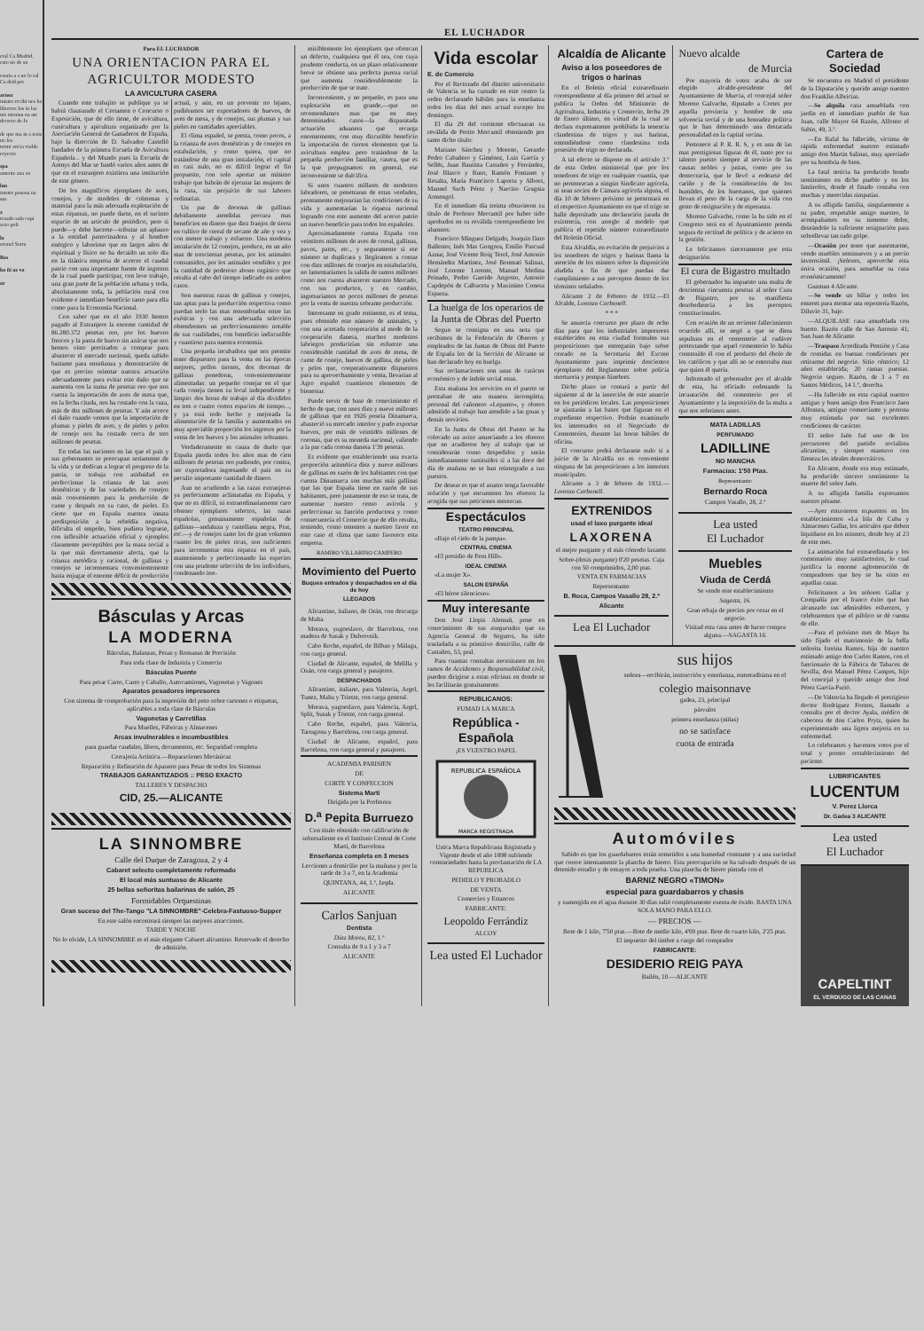eral Ca Madrid, esto no de su
esaria a s no lo ral Ca drid por
arnoz
inistro recibi nes ha
liborros los in las nie ntenian na ate decreto de Je
de que ma in a tesis no les
termi sticia viable royecto
spa
amente ana en
lan
inistro posena na sus
x
resado salu capi acto poli
lo
oronel Serra
Res
ko ñi az vo
or
EL LUCHADOR
Para EL LUCHADOR
UNA ORIENTACION PARA EL AGRICULTOR MODESTO
LA AVICULTURA CASERA
Cuando este trabajito se publique ya se habrá clausurado el Certamen o Concurso o Exposición, que de ello tiene, de avicultura, cunicultura y apicultura organizado por la Asociación General de Ganaderos de España, bajo la dirección de D. Salvador Castelló fundador de la primera Escuela de Avicultura Española... y del Mundo pues la Escuela de Arenys del Mar se fundó varios años antes de que en el extranjero existiera una institución de este género.
De los magníficos ejemplares de aves, conejos, y de modelos de colmenas y material para la más adecuada explotación de estas riquezas, no puede darse, en el sucinto espacio de un artículo de periódico, pero si puede—y debe hacerse—tributar un aplauso a la entidad patrocinadora y al hombre enérgico y laborioso que en largos años de espiritual y físico no ha decaído un solo día en la titánica empresa de acrecer el caudal patrio con una importante fuente de ingresos de la cual puede participar, con leve trabajo, una gran parte de la población urbana y toda, absolutamente toda, la población rural con evidente e inmediato beneficio tanto para ella como para la Economía Nacional.
Con saber que en el año 1930 hemos pagado al Extranjero la enorme cantidad de 86.280.372 pesetas oro, por los huevos frescos y la pasta de huevo sin azúcar que nos hemos visto precisados a comprar para abastecer el mercado nacional, queda sabido bastante para enseñanza y demostración de que es preciso orientar nuestra actuación adecuadamente para evitar este daño que se aumenta con la suma de pesetas oro que nos cuesta la importación de aves de mesa que, en la fecha citada, nos ha costado con la caza, más de dos millones de pesetas. Y aún acrece el daño cuando vemos que la importación de plumas y pieles de aves, y de pieles y pelos de conejo nos ha costado cerca de tres millones de pesetas.
En todas las naciones en las que el país y sus gobernantes se preocupan seriamente de la vida y se dedican a lograr el progreso de la patria, se trabaja con asiduidad en perfeccionar la crianza de las aves domésticas y de las variedades de conejos más convenientes para la producción de carne y después en su caso, de pieles. Es cierto que en España nuestra innata predisposición a la rebeldía negativa, dificulta el empeño, bien pudiera lograrse, con inflexible actuación oficial y ejemplos claramente perceptibles por la masa social a la que más directamente afecta, que la crianza metódica y racional, de gallinas y conejos se incrementara convenientemente hasta enjugar el enorme déficit de producción actual, y aún, en un porvenir no lejano, pudiéramos ser exportadores de huevos, de aves de mesa, y de conejos, sus plumas y sus pieles en cantidades apreciables.
El clima español, se presta, como pocos, a la crianza de aves domésticas y de conejos en estabulación, y como quiera, que no tratándose de una gran instalación, el capital es casi nulo, no es difícil lograr el fin propuesto, con solo aportar un mínimo trabajo que habrán de ejecutar las mujeres de la casa, sin perjuicio de sus labores ordinarias.
Un par de docenas de gallinas debidamente atendidas procura mas beneficios en dinero que diez franjos de tierra en cultivo de cereal de secano de año y vez y con menor trabajo y esfuerzo. Una modesta instalación de 12 conejos, produce, en un año mas de trescientas pesetas, por los animales consumidos, por los animales vendidos y por la cantidad de poderoso abono orgánico que resulta al cabo del tiempo indicado en ambos casos.
Son nuestras razas de gallinas y conejos, tan aptas para la producción respectiva como puedan serlo las mas renombradas entre las exóticas y con una adecuada selección obtendremos un perfeccionamiento notable de sus cualidades, con beneficio indiscutible y cuantioso para nuestra economía.
Una pequeña incubadora que nos permite tener dispuestos para la venta en las épocas mejores, pollos tiernos, dos docenas de gallinas ponedoras, convenientemente alimentadas: un pequeño conejar en el que cada coneja tienen su local independiente y limpio: dos horas de trabajo al día divididos en tres o cuatro cortos espacios de tiempo..., y ya está todo hecho y mejorada la alimentación de la familia y aumentados en muy apreciable proporción los ingresos por la venta de los huevos y los animales sobrantes.
Verdaderamente es causa de duelo que España pierda todos los años mas de cien millones de pesetas oro pudiendo, por contra, ser exportadora ingresando el país en su peculio importante cantidad de dinero.
Aun no acudiendo a las razas extranjeras ya perfectamente aclimatadas en España, y que no es difícil, ni extraordinariamente caro obtener ejemplares selectos, las razas españolas, genuinamente españolas de gallinas—andaluza y castellana negra, Prat, etc.—y de conejos tanto los de gran volumen cuanto los de pieles ricas, son suficientes para incrementar esta riqueza en el país, manteniendo y perfeccionando las especies con una prudente selección de los individuos, condenando irre-
Básculas y Arcas
LA MODERNA
Básculas, Balanzas, Pesas y Romanas de Precisión
Para toda clase de Industria y Comercio
Básculas Puente
Para pesar Carro, Carro y Caballo, Autocamiones, Vagonetas y Vagones
Aparatos pesadores impresores
Con sistema de comprobación para la impresión del peso sobre cartones o etiquetas, aplicables a toda clase de Básculas
Vagonetas y Carretillas
Para Muelles, Fábricas y Almacenes
Arcas invulnerables e incombustibles
para guardar caudales, libros, documentos, etc. Seguridad completa
Cerrajería Artística.—Reparaciones Mecánicas
Reparación y Refinación de Aparatos para Pesar de todos los Sistemas
TRABAJOS GARANTIZADOS :: PESO EXACTO
TALLERES Y DESPACHO
CID, 25.—ALICANTE
LA SINNOMBRE
Calle del Duque de Zaragoza, 2 y 4
Cabaret selecto completamente reformado
El local más suntuoso de Alicante
25 bellas señoritas bailarinas de salón, 25
Formidables Orquestinas
Gran suceso del The-Tango "LA SINNOMBRE"-Celebra-Fastuoso-Supper
En este salón encontrará siempre las mejores atracciones.
TARDE Y NOCHE
No lo olvide, LA SINNOMBRE es el más elegante Cabaret alicantino. Reservado el derecho de admisión.
misiblemente los ejemplares que ofrezcan un defecto, cualquiera que él sea, con cuya prudente conducta, en un plazo relativamente breve se obtiene una perfecta pureza racial que aumenta considerablemente la producción de que se trate.
Inconveniente, y no pequeño, es para una explotación en grande,—que no recomendamos mas que en muy determinados casos—la disparatada actuación aduanera que recarga enormemente, con muy discutible beneficio la importación de ciertos elementos que la avicultura emplea: pero tratándose de la pequeña producción familiar, casera, que es la que propugnamos en general, ese inconveniente se dulcifica.
Si unos cuantos millares de modestos labradores, se penetraran de estas verdades, prontamente mejorarían las condiciones de su vida y aumentarían la riqueza nacional logrando con este aumento del acervo patrio un nuevo beneficio para todos los españoles.
Aproximadamente cuenta España con veintitres millones de aves de corral, gallinas, pavos, patos, etc., y seguramente si ese número se duplicara y llegáramos a contar con diez millones de conejos en estabulación, no lamentaríamos la salida de tantos millones como nos cuesta abastecer nuestro Mercado, con sus productos, y en cambio, ingresaríamos no pocos millones de pesetas por la venta de nuestra sobrante producción.
Interesante en grado eminente, es el tema, pues obtenido este número de animales, y con una acertada cooperación al modo de la cooperación danesa, muchos modestos labriegos producirían sin esfuerzo una considerable cantidad de aves de mesa, de carne de conejo, huevos de gallina, de pieles y pelos que, cooperativamente dispuestos para su aprovechamiento y venta, llevarían al Agro español cuantiosos elementos de bienestar.
Puede servir de base de conocimiento el hecho de que, con unos diez y nueve millones de gallinas que en 1926 poseía Dinamarca, abasteció su mercado interior y pudo exportar huevos, por más de veintidós millones de coronas, que es su moneda nacional, valiendo a la par cada corona danesa 1'39 pesetas.
Es evidente que estableciendo una exacta proporción aritmética diez y nueve millones de gallinas en razón de los habitantes con que cuenta Dinamarca son muchas más gallinas que las que España tiene en razón de sus habitantes, pero justamente de eso se trata, de aumentar nuestro censo avícola y perfeccionar su función productora y como consecuencia el Comercio que de ello resulta, teniendo, como tenemos a nuestro favor en este caso el clima que tanto favorece esta empresa.
RAMIRO VILLARINO CAMPERO
Movimiento del Puerto
Buques entrados y despachados en el día de hoy
LLEGADOS
Alicantino, italiano, de Orán, con descarga de Malta.
Morava, yugoeslavo, de Barcelona, con madera de Susak y Dubrovnik.
Cabo Roche, español, de Bilbao y Málaga, con carga general.
Ciudad de Alicante, español, de Melilla y Ozán, con carga general y pasajeros.
DESPACHADOS
Alicantino, italiano, para Valencia, Argel, Tunez, Malta y Trieste, con carga general.
Morava, yugoeslavo, para Valencia, Argel, Split, Susak y Trieste, con carga general.
Cabo Roche, español, para Valencia, Tarragona y Barcelona, con carga general.
Ciudad de Alicante, español, para Barcelona, con carga general y pasajeros.
ACADEMIA PARISIEN
DE
CORTE Y CONFECCION
Sistema Martí
Dirigida por la Profesora
D.<sup>a</sup> Pepita Burruezo
Con título obtenido con calificación de sobresaliente en el Instituto Central de Corte Martí, de Barcelona
Enseñanza completa en 3 meses
Lecciones a domicilio por la mañana y por la tarde de 3 a 7, en la Academia
QUINTANA, 44, 1.º, Izqda.
ALICANTE
Carlos Sanjuan
Dentista
Díaz Moreu, 82, 1.º
Consulta de 9 a 1 y 3 a 7
ALICANTE
Vida escolar
E. de Comercio
Por el Rectorado del distrito universitario de Valencia se ha cursado en este centro la orden declarando hábiles para la enseñanza todos los días del mes actual excepto los domingos.
El día 29 del corriente efectuaran su reválida de Perito Mercantil obteniendo por tanto dicho título:
Mariano Sánchez y Moreno, Gerardo Pedro Cabañero y Giménez, Luis García y Sellés, Juan Bautista Castaños y Ferrández, José Blasco y Ruso, Ramón Fontanet y Resalta, María Francisco Laporta y Albors, Mannel Such Pérez y Narciso Gragnia Armengol.
En el inmediato día treinta obtuvieron su título de Profesor Mercantil por haber sido aprobados en su reválida correspondiente los alumnos:
Francisco Mínguez Delgado, Joaquín Dato Ballester, Inés Mas Gongora, Emilio Pascual Aznar, José Vicente Roig Terol, José Antonio Hernández Martínez, José Bonmatí Salinas, José Lorente Lorente, Manuel Medina Peinado, Pedro Garrido Angosto, Antonio Capdepón de Calbaceta y Maximino Conesa Esparza.
La huelga de los operarios de la Junta de Obras del Puerto
Segun se consigna en una nota que recibimos de la Federación de Obreros y empleados de las Juntas de Obras del Puerto de España los de la Sección de Alicante se han declarado hoy en huelga.
Sus reclamaciones son unas de carácter económico y de índole social otras.
Esta mañana los servicios en el puerto se prestaban de una manera incompleta; personal del cañonero «Lepanto», y obrero admitido al trabajo han atendido a las gruas y demás servicios.
En la Junta de Obras del Puerto se ha colocado un aviso anunciando a los obreros que no acudieron hoy al trabajo que se considerarán como despedidos y serán inmediatamente sustituídos si a las doce del día de mañana no se han reintegrado a sus puestos.
De desear es que el asunto tenga favorable solución y que encuentren los obreros la acogida que sus peticiones merezcan.
Espectáculos
TEATRO PRINCIPAL
«Bajo el cielo de la pampa».
CENTRAL CINEMA
«El presidio de Fern Hill».
IDEAL CINEMA
«La mujer X».
SALON ESPAÑA
«El héroe silencioso».
Muy interesante
Don José Llopis Alemañ, pone en conocimiento de sus asegurados que su Agencia General de Seguros, ha sido trasladada a su primitivo domicilio, calle de Castaños, 53, pral.
Para cuantas consultas necesitasen en los ramos de Accidentes y Responsabilidad civil, pueden dirigirse a estas oficinas en donde se les facilitarán gratuitamente.
REPUBLICANOS:
FUMAD LA MARCA
República - Española
¡ES VUESTRO PAPEL
REPUBLICA ESPAÑOLA
MARCA REGISTRADA
Unica Marca Republicana Registrada y Vigente desde el año 1898 sufriendo contrariedades hasta la proclamación de LA REPUBLICA
PEDIDLO Y PROBADLO
DE VENTA
Comercios y Estancos
FABRICANTE:
Leopoldo Ferrándiz
ALCOY
Lea usted El Luchador
Alcaldía de Alicante
Aviso a los poseedores de trigos o harinas
En el Boletín oficial extraordinario correspondiente al día primero del actual se publica la Orden del Ministerio de Agricultura, Industria y Comercio, fecha 29 de Enero último, en virtud de la cual se declara expresamente prohibida la tenencia clandestina de trigos y sus harinas, entendiéndose como clandestina toda posesión de trigo no declarada.
A tal efecto se dispone en el artículo 3.º de esta Orden ministerial que por los tenedores de trigo en cualquier cuantía, que no pertenezcan a ningún Sindicato agrícola, ni sean socios de Cámara agrícola alguna, el día 10 de febrero próximo se presentará en el respectivo Ayuntamiento en que el trigo se halle depositado una declaración jurada de existencia, con arreglo al modelo que publica el repetido número extraordinario del Boletín Oficial.
Esta Alcaldía, en evitación de perjuicios a los tenedores de trigos y harinas llama la atención de los mismos sobre la disposición aludida a fin de que puedan dar cumplimiento a sus preceptos dentro de los términos señalados.
Alicante 2 de Febrero de 1932.—El Alcalde, Lorenzo Carbonell.
* * *
Se anuncia concurso por plazo de ocho días para que los industriales impresores establecidos en esta ciudad formulen sus proposiciones que entregarán bajo sobre cerrado en la Secretaría del Excmo Ayuntamiento para imprimir doscientos ejemplares del Reglamento sobre policía mortuoria y pompas fúnebres.
Dicho plazo se contará a partir del siguiente al de la inserción de este anuncio en los periódicos locales. Las proposiciones se ajustarán a las bases que figuran en el expediente respectivo. Podrán examinarlo los interesados en el Negociado de Cementerios, durante las horas hábiles de oficina.
El concurso podrá declararse nulo si a juicio de la Alcaldía no es conveniente ninguna de las proposiciones a los intereses municipales.
Alicante a 3 de febrero de 1932.—Lorenzo Carbonell.
EXTRENIDOS
usad el laxo purgante ideal
LAXORENA
el mejor purgante y el más cómodo laxante.
Sobre-(dosis purgante) 0'20 pesetas. Caja con 50 comprimidos, 2,00 ptas.
VENTA EN FARMACIAS
Representante:
B. Roca, Campos Vasallo 28, 2.º
Alicante
Lea El Luchador
Nuevo alcalde
de Murcia
Por mayoría de votos acaba de ser elegido alcalde-presidente del Ayuntamiento de Murcia, el concejal señor Moreno Galvache, diputado a Cortes por aquella provincia y hombre de una solvencia social y de una honradez política que le han determinado una destacada personalidad en la capital vecina.
Pertenece al P. R. R. S, y es una de las mas prestigiosas figuras de él, tanto por su talento puesto siempre al servicio de las causas nobles y justas, como por su democracia, que le llevó a rodearse del cariño y de la consideración de los humildes, de los huertanos, que quienes llevan el peso de la carga de la vida con gesto de resignación y de esperanza.
Moreno Galvache, como la ha sido en el Congreso será en el Ayuntamiento prenda segura de rectitud de política y de acierto en la gestión.
Le felicitamos sinceramente por esta designación.
El cura de Bigastro multado
El gobernador ha impuesto una multa de doscientas cincuenta pesetas al señor Cura de Bigastro, por su manifiesta desobediencia a los preceptos constitucionales.
Con ocasión de un reciente fallecimiento ocurrido allí, se negó a que se diera sepultura en el cementerio al cadáver pretextando que aquel cementerio lo había construído él con el producto del óbolo de los católicos y que allí no se enterraba mas que quien él quería.
Informado el gobernador por el alcalde de esta, ha oficiado ordenando la incautación del cementerio por el Ayuntamiento y la imposición de la multa a que nos referimos antes.
MATA LADILLAS
PERFUMADO
LADILLINE
NO MANCHA
Farmacias: 1'50 Ptas.
Representante:
Bernardo Roca
Campos Vasallo, 28, 2.º
Lea usted
El Luchador
Muebles
Viuda de Cerdá
Se vende este establecimiento
Sagasta, 16.
Gran rebaja de precios por cesar en el negocio.
Visitad esta casa antes de hacer compra alguna.—SAGASTA 16.
sus hijos
señora—recibirán, instrucción y enseñanza, esmeradísima en el
colegio maisonnave
gadea, 23, principal
párvulos
primera enseñanza (niñas)
no se satisface
cuota de entrada
Automóviles
Sabido es que los guardabarros están sometidos a una humedad constante y a una suciedad que corroe intensamente la plancha de hierro. Esta preocupación se ha salvado después de un detenido estudio y de ensayos a toda prueba. Una plancha de hierro pintada con el
BARNIZ NEGRO «TIMON»
especial para guardabarros y chasis
y sumergida en el agua durante 30 días salió completamente exenta de óxido. BASTA UNA SOLA MANO PARA ELLO.
— PRECIOS —
Bote de 1 kilo, 7'50 ptas.—Bote de medio kilo, 4'00 ptas. Bote de cuarto kilo, 2'25 ptas.
El impuesto del timbre a cargo del comprador
FABRICANTE:
DESIDERIO REIG PAYA
Bailén, 10.—ALICANTE
Cartera de Sociedad
Se encuentra en Madrid el presidente de la Diputación y querido amigo nuestro don Franklin Albricias.
—Se alquila casa amueblada con jardín en el inmediato pueblo de San Juan, calle Mayor 64 Razón, Alfonso el Sabio, 49, 3.º.
—En Rafal ha fallecido, víctima de rápida enfermedad nuestro estimado amigo don Martín Salinas, muy apreciado por su hombría de bien.
La fatal noticia ha producido hondo sentimiento en dicho pueblo y en los limítrofes, donde el finado contaba con muchas y merecidas simpatías.
A su afligida familia, singularmente a su padre, respetable amigo nuestro, le acompañamos en su inmenso dolor, deseándole la suficiente resignación para sobrellevar tan rudo golpe.
—Ocasión por tener que ausentarme, vendo muebles seminuevos y a un precio inverosímil. ¡Señores, aproveche esta única ocasión, para amueblar su casa económicamente!
Guzman 4 Alicante.
—Se vende un billar y todos los enseres para montar una repostería Razón, Diluvio 31, bajo.
—ALQUILASE casa amueblada con huerto. Razón calle de San Antonio 41; San Juan de Alicante.
—Traspaso Acreditada Pensión y Casa de comidas en buenas condiciones por retirarme del negocio. Sitio céntrico; 12 años establecida; 20 camas puestas. Negocio seguro. Razón, de 3 a 7 en Santos Médicos, 14 1.º, derecha.
—Ha fallecido en esta capital nuestro antiguo y buen amigo don Francisco Jaen Alfonsea, antiguo comerciante y persona muy estimada por sus excelentes condiciones de carácter.
El señor Jaén fué uno de los precursores del partido socialista alicantino, y siempre mantuvo con firmeza los ideales democráticos.
En Alicante, donde era muy estimado, ha producido sincero sentimiento la muerte del señor Jaén.
A su afligida familia expresamos nuestro pésame.
—Ayer estuvieron expuestos en los establecimientos «La Isla de Cuba y Almacenes Gallar, los artículos que deben liquidarse en los mismos, desde hoy al 23 de este mes.
La animación fué extraordinaria y los comentarios muy satisfactorios, lo cual justifica la enorme aglomeración de compradores que hoy se ha visto en aquellas casas.
Felicitamos a los señores Gallar y Compañía por el franco éxito que han alcanzado sus admirables esfuerzos, y celebraremos que el público se dé cuenta de ello.
—Para el próximo mes de Mayo ha sido fijado el matrimonio de la bella señorita Isorina Ramos, hija de nuestro estimado amigo don Carlos Ramos, con el funcionario de la Fábrica de Tabacos de Sevilla, don Manuel Pérez Campos, hijo del concejal y querido amigo don José Pérez García-Furió.
—De Valencia ha llegado el prestigioso doctor Rodríguez Fornos, llamado a consulta por el doctor Ayala, médico de cabecera de don Carlos Prytz, quien ha experimentado una ligera mejoría en su enfermedad.
Lo celebramos y hacemos votos por el total y pronto restablecimiento del paciente.
LUBRIFICANTES
LUCENTUM
V. Perez Llorca
Dr. Gadea 3 ALICANTE
Lea usted
El Luchador
CAPELTINT
EL VERDUGO DE LAS CANAS